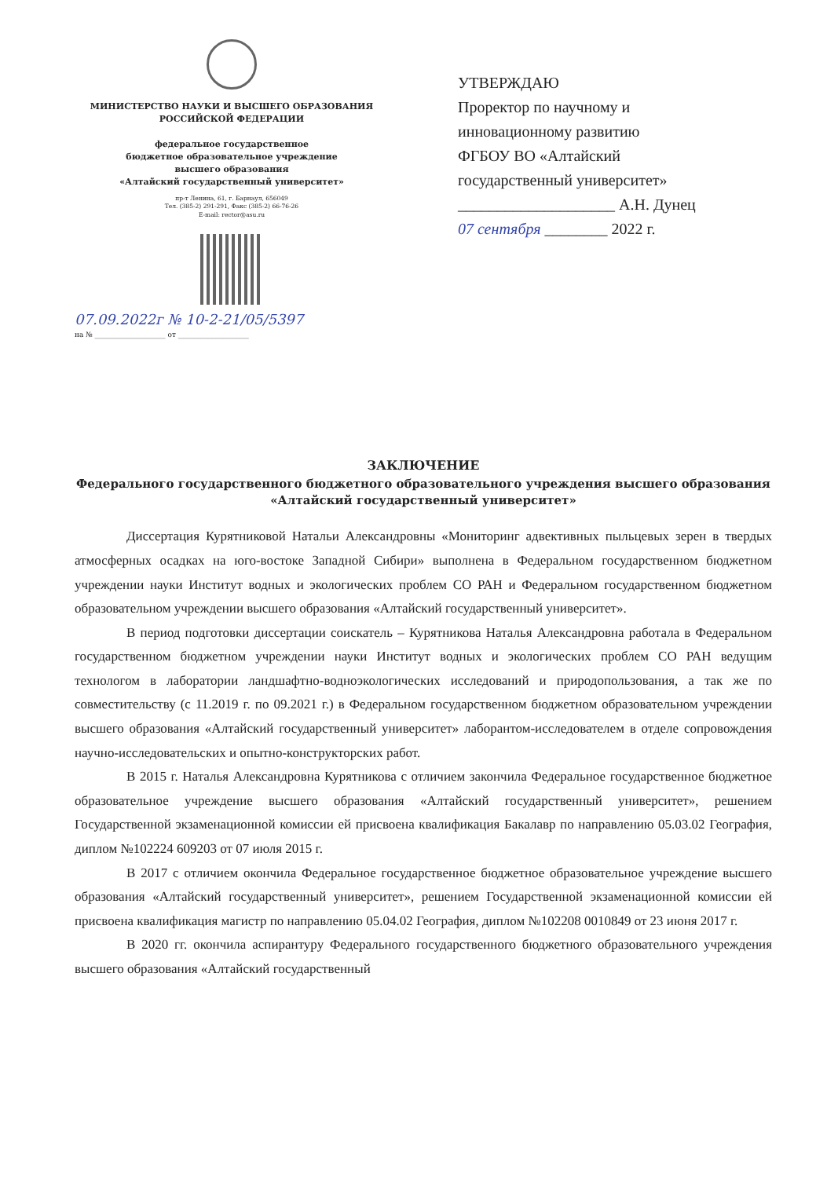МИНИСТЕРСТВО НАУКИ И ВЫСШЕГО ОБРАЗОВАНИЯ
РОССИЙСКОЙ ФЕДЕРАЦИИ
федеральное государственное
бюджетное образовательное учреждение
высшего образования
«Алтайский государственный университет»
пр-т Ленина, 61, г. Барнаул, 656049
Тел. (385-2) 291-291, Факс (385-2) 66-76-26
E-mail: rector@asu.ru
07.09.2022г № 10-2-21/05/5397
на № ____________________ от ____________________
УТВЕРЖДАЮ
Проректор по научному и
инновационному развитию
ФГБОУ ВО «Алтайский
государственный университет»
____________________ А.Н. Дунец
07 сентября ________ 2022 г.
ЗАКЛЮЧЕНИЕ
Федерального государственного бюджетного образовательного учреждения высшего образования «Алтайский государственный университет»
Диссертация Курятниковой Натальи Александровны «Мониторинг адвективных пыльцевых зерен в твердых атмосферных осадках на юго-востоке Западной Сибири» выполнена в Федеральном государственном бюджетном учреждении науки Институт водных и экологических проблем СО РАН и Федеральном государственном бюджетном образовательном учреждении высшего образования «Алтайский государственный университет».
В период подготовки диссертации соискатель – Курятникова Наталья Александровна работала в Федеральном государственном бюджетном учреждении науки Институт водных и экологических проблем СО РАН ведущим технологом в лаборатории ландшафтно-водноэкологических исследований и природопользования, а так же по совместительству (с 11.2019 г. по 09.2021 г.) в Федеральном государственном бюджетном образовательном учреждении высшего образования «Алтайский государственный университет» лаборантом-исследователем в отделе сопровождения научно-исследовательских и опытно-конструкторских работ.
В 2015 г. Наталья Александровна Курятникова с отличием закончила Федеральное государственное бюджетное образовательное учреждение высшего образования «Алтайский государственный университет», решением Государственной экзаменационной комиссии ей присвоена квалификация Бакалавр по направлению 05.03.02 География, диплом №102224 609203 от 07 июля 2015 г.
В 2017 с отличием окончила Федеральное государственное бюджетное образовательное учреждение высшего образования «Алтайский государственный университет», решением Государственной экзаменационной комиссии ей присвоена квалификация магистр по направлению 05.04.02 География, диплом №102208 0010849 от 23 июня 2017 г.
В 2020 гг. окончила аспирантуру Федерального государственного бюджетного образовательного учреждения высшего образования «Алтайский государственный